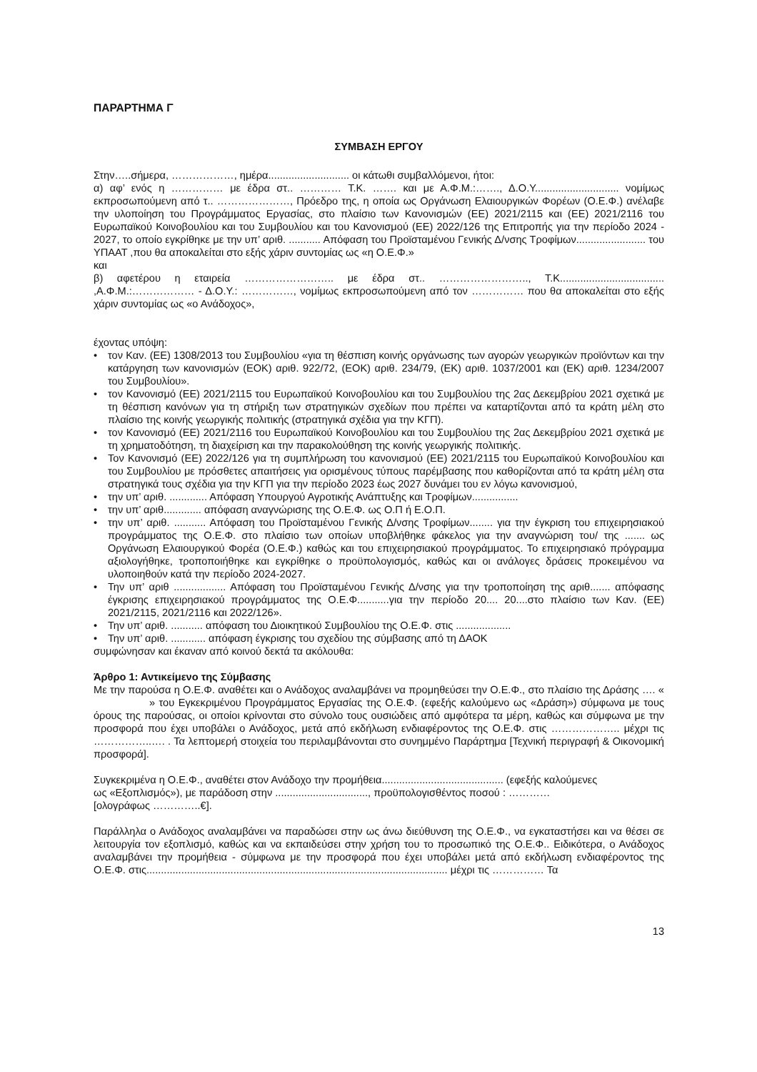ΠΑΡΑΡΤΗΜΑ Γ
ΣΥΜΒΑΣΗ ΕΡΓΟΥ
Στην…..σήμερα, ………………, ημέρα............................ οι κάτωθι συμβαλλόμενοι, ήτοι:
α) αφ’ ενός η …………… με έδρα στ.. ………… Τ.Κ. ……. και με Α.Φ.Μ.:……., Δ.Ο.Υ............................. νομίμως εκπροσωπούμενη από τ.. …………………, Πρόεδρο της, η οποία ως Οργάνωση Ελαιουργικών Φορέων (Ο.Ε.Φ.) ανέλαβε την υλοποίηση του Προγράμματος Εργασίας, στο πλαίσιο των Κανονισμών (ΕΕ) 2021/2115 και (ΕΕ) 2021/2116 του Ευρωπαϊκού Κοινοβουλίου και του Συμβουλίου και του Κανονισμού (ΕΕ) 2022/126 της Επιτροπής για την περίοδο 2024 - 2027, το οποίο εγκρίθηκε με την υπ’ αριθ. ........... Απόφαση του Προϊσταμένου Γενικής Δ/νσης Τροφίμων........................ του ΥΠΑΑΤ ,που θα αποκαλείται στο εξής χάριν συντομίας ως «η Ο.Ε.Φ.»
και
β) αφετέρου η εταιρεία …………………….. με έδρα στ.. …………………….., Τ.Κ.................................... ,Α.Φ.Μ.:……………… - Δ.Ο.Υ.: ……………, νομίμως εκπροσωπούμενη από τον …………… που θα αποκαλείται στο εξής χάριν συντομίας ως «ο Ανάδοχος»,
έχοντας υπόψη:
• τον Καν. (ΕΕ) 1308/2013 του Συμβουλίου «για τη θέσπιση κοινής οργάνωσης των αγορών γεωργικών προϊόντων και την κατάργηση των κανονισμών (ΕΟΚ) αριθ. 922/72, (ΕΟΚ) αριθ. 234/79, (ΕΚ) αριθ. 1037/2001 και (ΕΚ) αριθ. 1234/2007 του Συμβουλίου».
• τον Κανονισμό (ΕΕ) 2021/2115 του Ευρωπαϊκού Κοινοβουλίου και του Συμβουλίου της 2ας Δεκεμβρίου 2021 σχετικά με τη θέσπιση κανόνων για τη στήριξη των στρατηγικών σχεδίων που πρέπει να καταρτίζονται από τα κράτη μέλη στο πλαίσιο της κοινής γεωργικής πολιτικής (στρατηγικά σχέδια για την ΚΓΠ).
• τον Κανονισμό (ΕΕ) 2021/2116 του Ευρωπαϊκού Κοινοβουλίου και του Συμβουλίου της 2ας Δεκεμβρίου 2021 σχετικά με τη χρηματοδότηση, τη διαχείριση και την παρακολούθηση της κοινής γεωργικής πολιτικής.
• Τον Κανονισμό (ΕΕ) 2022/126 για τη συμπλήρωση του κανονισμού (ΕΕ) 2021/2115 του Ευρωπαϊκού Κοινοβουλίου και του Συμβουλίου με πρόσθετες απαιτήσεις για ορισμένους τύπους παρέμβασης που καθορίζονται από τα κράτη μέλη στα στρατηγικά τους σχέδια για την ΚΓΠ για την περίοδο 2023 έως 2027 δυνάμει του εν λόγω κανονισμού,
• την υπ’ αριθ. ............. Απόφαση Υπουργού Αγροτικής Ανάπτυξης και Τροφίμων................
• την υπ’ αριθ............. απόφαση αναγνώρισης της Ο.Ε.Φ. ως Ο.Π ή Ε.Ο.Π.
• την υπ’ αριθ. ........... Απόφαση του Προϊσταμένου Γενικής Δ/νσης Τροφίμων........ για την έγκριση του επιχειρησιακού προγράμματος της Ο.Ε.Φ. στο πλαίσιο των οποίων υποβλήθηκε φάκελος για την αναγνώριση του/ της ....... ως Οργάνωση Ελαιουργικού Φορέα (Ο.Ε.Φ.) καθώς και του επιχειρησιακού προγράμματος. Το επιχειρησιακό πρόγραμμα αξιολογήθηκε, τροποποιήθηκε και εγκρίθηκε ο προϋπολογισμός, καθώς και οι ανάλογες δράσεις προκειμένου να υλοποιηθούν κατά την περίοδο 2024-2027.
• Την υπ’ αριθ .................. Απόφαση του Προϊσταμένου Γενικής Δ/νσης για την τροποποίηση της αριθ....... απόφασης έγκρισης επιχειρησιακού προγράμματος της Ο.Ε.Φ...........για την περίοδο 20.... 20....στο πλαίσιο των Καν. (ΕΕ) 2021/2115, 2021/2116 και 2022/126».
• Την υπ’ αριθ. ........... απόφαση του Διοικητικού Συμβουλίου της Ο.Ε.Φ. στις ...................
• Την υπ’ αριθ. ............ απόφαση έγκρισης του σχεδίου της σύμβασης από τη ΔΑΟΚ
συμφώνησαν και έκαναν από κοινού δεκτά τα ακόλουθα:
Άρθρο 1: Αντικείμενο της Σύμβασης
Με την παρούσα η Ο.Ε.Φ. αναθέτει και ο Ανάδοχος αναλαμβάνει να προμηθεύσει την Ο.Ε.Φ., στο πλαίσιο της Δράσης …. « » του Εγκεκριμένου Προγράμματος Εργασίας της Ο.Ε.Φ. (εφεξής καλούμενο ως «Δράση») σύμφωνα με τους όρους της παρούσας, οι οποίοι κρίνονται στο σύνολο τους ουσιώδεις από αμφότερα τα μέρη, καθώς και σύμφωνα με την προσφορά που έχει υποβάλει ο Ανάδοχος, μετά από εκδήλωση ενδιαφέροντος της Ο.Ε.Φ. στις ……………….. μέχρι τις ……………..…. . Τα λεπτομερή στοιχεία του περιλαμβάνονται στο συνημμένο Παράρτημα [Τεχνική περιγραφή & Οικονομική προσφορά].
Συγκεκριμένα η Ο.Ε.Φ., αναθέτει στον Ανάδοχο την προμήθεια.......................................... (εφεξής καλούμενες
ως «Εξοπλισμός»), με παράδοση στην ................................, προϋπολογισθέντος ποσού : …………
[ολογράφως …………..€].
Παράλληλα ο Ανάδοχος αναλαμβάνει να παραδώσει στην ως άνω διεύθυνση της Ο.Ε.Φ., να εγκαταστήσει και να θέσει σε λειτουργία τον εξοπλισμό, καθώς και να εκπαιδεύσει στην χρήση του το προσωπικό της Ο.Ε.Φ.. Ειδικότερα, ο Ανάδοχος αναλαμβάνει την προμήθεια - σύμφωνα με την προσφορά που έχει υποβάλει μετά από εκδήλωση ενδιαφέροντος της Ο.Ε.Φ. στις........................................................................................................ μέχρι τις …………… Τα
13